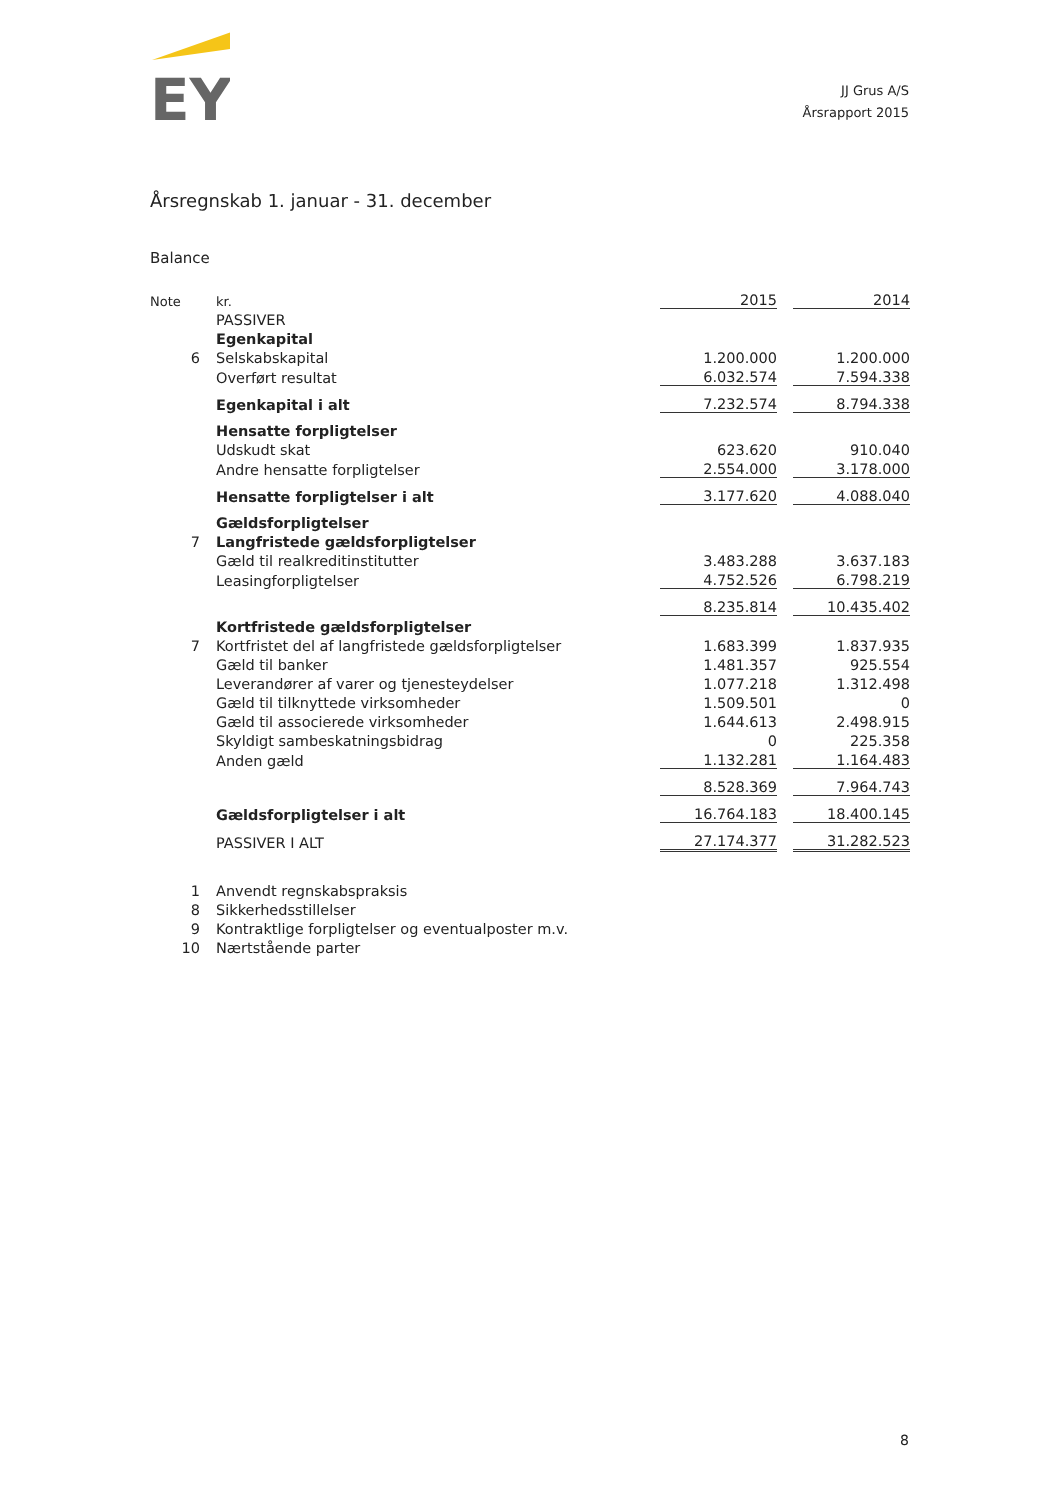EY
JJ Grus A/S
Årsrapport 2015
Årsregnskab 1. januar - 31. december
Balance
| Note | kr. | 2015 | | 2014 |
| | PASSIVER | | | |
| | Egenkapital | | | |
| 6 | Selskabskapital | 1.200.000 | | 1.200.000 |
| | Overført resultat | 6.032.574 | | 7.594.338 |
| | Egenkapital i alt | 7.232.574 | | 8.794.338 |
| | Hensatte forpligtelser | | | |
| | Udskudt skat | 623.620 | | 910.040 |
| | Andre hensatte forpligtelser | 2.554.000 | | 3.178.000 |
| | Hensatte forpligtelser i alt | 3.177.620 | | 4.088.040 |
| | Gældsforpligtelser | | | |
| 7 | Langfristede gældsforpligtelser | | | |
| | Gæld til realkreditinstitutter | 3.483.288 | | 3.637.183 |
| | Leasingforpligtelser | 4.752.526 | | 6.798.219 |
| | | 8.235.814 | | 10.435.402 |
| | Kortfristede gældsforpligtelser | | | |
| 7 | Kortfristet del af langfristede gældsforpligtelser | 1.683.399 | | 1.837.935 |
| | Gæld til banker | 1.481.357 | | 925.554 |
| | Leverandører af varer og tjenesteydelser | 1.077.218 | | 1.312.498 |
| | Gæld til tilknyttede virksomheder | 1.509.501 | | 0 |
| | Gæld til associerede virksomheder | 1.644.613 | | 2.498.915 |
| | Skyldigt sambeskatningsbidrag | 0 | | 225.358 |
| | Anden gæld | 1.132.281 | | 1.164.483 |
| | | 8.528.369 | | 7.964.743 |
| | Gældsforpligtelser i alt | 16.764.183 | | 18.400.145 |
| | PASSIVER I ALT | 27.174.377 | | 31.282.523 |
| 1 | Anvendt regnskabspraksis |
| 8 | Sikkerhedsstillelser |
| 9 | Kontraktlige forpligtelser og eventualposter m.v. |
| 10 | Nærtstående parter |
8